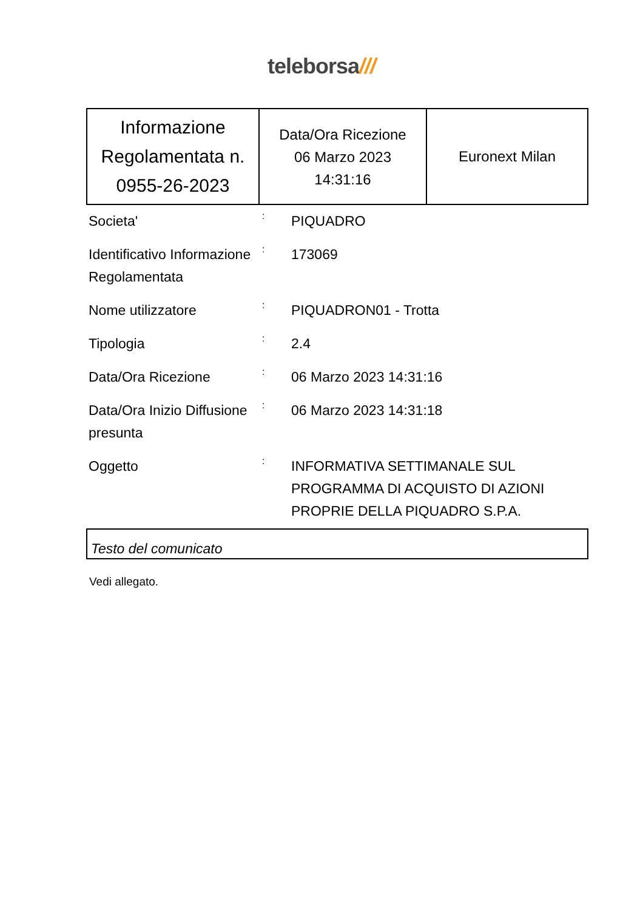teleborsa///
| Informazione Regolamentata n. 0955-26-2023 | Data/Ora Ricezione 06 Marzo 2023 14:31:16 | Euronext Milan |
| Societa' | : | PIQUADRO |
| Identificativo Informazione Regolamentata | : | 173069 |
| Nome utilizzatore | : | PIQUADRON01 - Trotta |
| Tipologia | : | 2.4 |
| Data/Ora Ricezione | : | 06 Marzo 2023 14:31:16 |
| Data/Ora Inizio Diffusione presunta | : | 06 Marzo 2023 14:31:18 |
| Oggetto | : | INFORMATIVA SETTIMANALE SUL PROGRAMMA DI ACQUISTO DI AZIONI PROPRIE DELLA PIQUADRO S.P.A. |
Testo del comunicato
Vedi allegato.